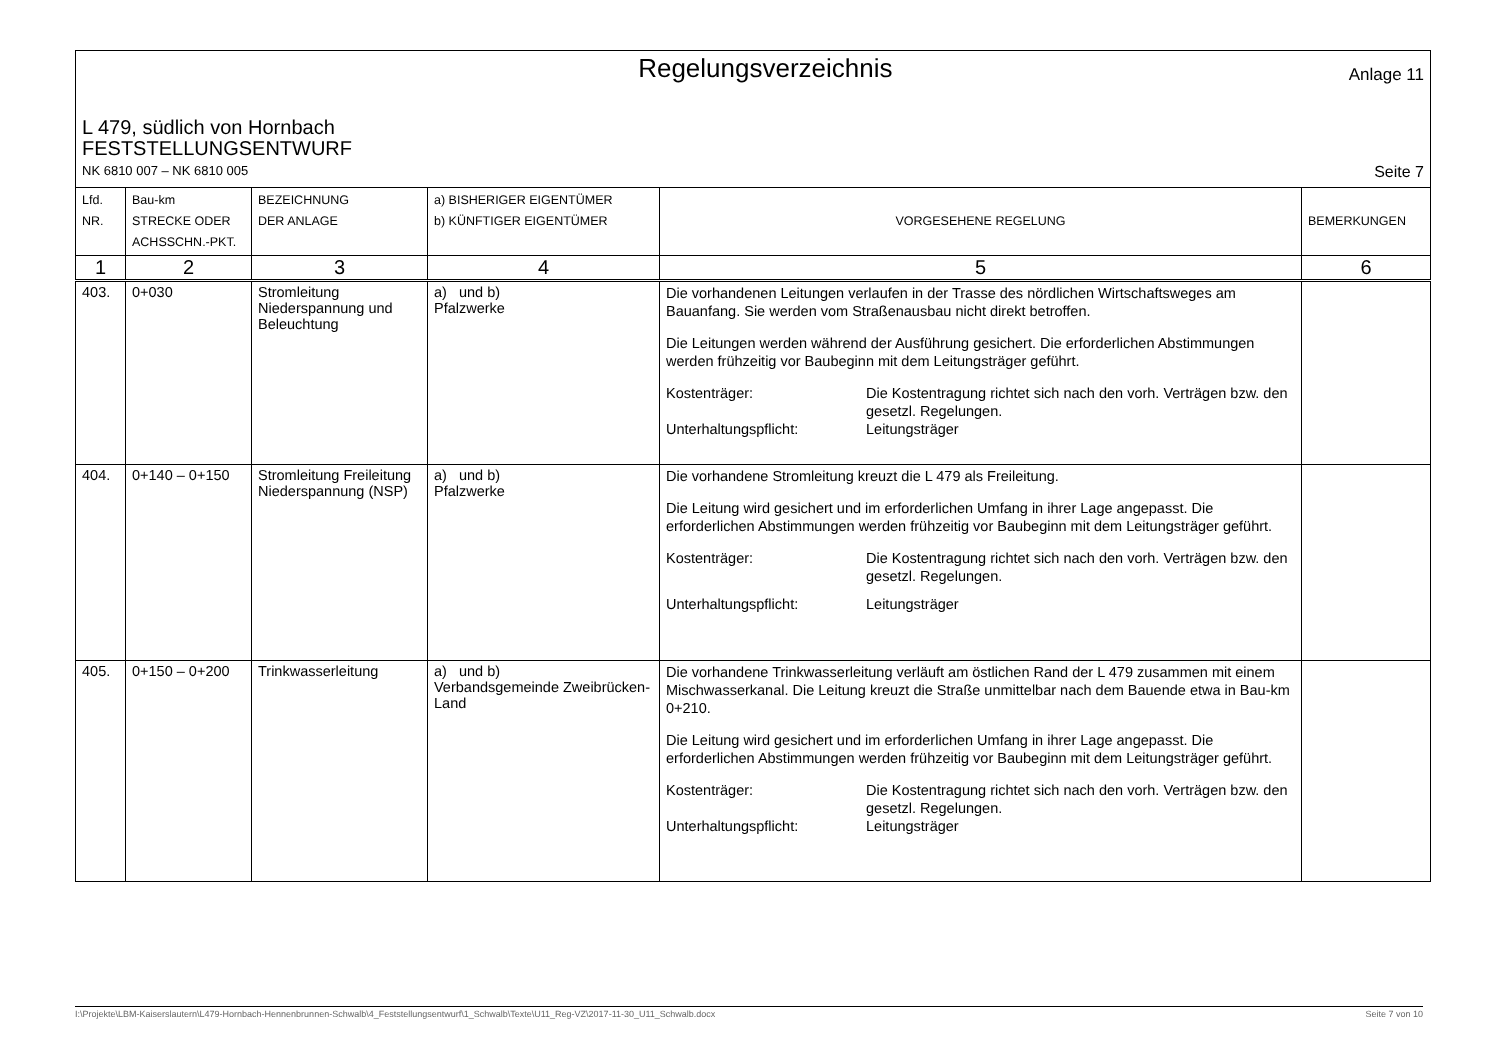Regelungsverzeichnis
Anlage 11
L 479, südlich von Hornbach
FESTSTELLUNGSENTWURF
NK 6810 007 – NK 6810 005 Seite 7
| Lfd. NR. | Bau-km STRECKE ODER ACHSSCHN.-PKT. | BEZEICHNUNG DER ANLAGE | a) BISHERIGER EIGENTÜMER b) KÜNFTIGER EIGENTÜMER | VORGESEHENE REGELUNG | BEMERKUNGEN |
| --- | --- | --- | --- | --- | --- |
| 1 | 2 | 3 | 4 | 5 | 6 |
| 403. | 0+030 | Stromleitung Niederspannung und Beleuchtung | a) und b) Pfalzwerke | Die vorhandenen Leitungen verlaufen in der Trasse des nördlichen Wirtschaftsweges am Bauanfang. Sie werden vom Straßenausbau nicht direkt betroffen. Die Leitungen werden während der Ausführung gesichert. Die erforderlichen Abstimmungen werden frühzeitig vor Baubeginn mit dem Leitungsträger geführt. Kostenträger: Die Kostentragung richtet sich nach den vorh. Verträgen bzw. den gesetzl. Regelungen. Unterhaltungspflicht: Leitungsträger | |
| 404. | 0+140 – 0+150 | Stromleitung Freileitung Niederspannung (NSP) | a) und b) Pfalzwerke | Die vorhandene Stromleitung kreuzt die L 479 als Freileitung. Die Leitung wird gesichert und im erforderlichen Umfang in ihrer Lage angepasst. Die erforderlichen Abstimmungen werden frühzeitig vor Baubeginn mit dem Leitungsträger geführt. Kostenträger: Die Kostentragung richtet sich nach den vorh. Verträgen bzw. den gesetzl. Regelungen. Unterhaltungspflicht: Leitungsträger | |
| 405. | 0+150 – 0+200 | Trinkwasserleitung | a) und b) Verbandsgemeinde Zweibrücken-Land | Die vorhandene Trinkwasserleitung verläuft am östlichen Rand der L 479 zusammen mit einem Mischwasserkanal. Die Leitung kreuzt die Straße unmittelbar nach dem Bauende etwa in Bau-km 0+210. Die Leitung wird gesichert und im erforderlichen Umfang in ihrer Lage angepasst. Die erforderlichen Abstimmungen werden frühzeitig vor Baubeginn mit dem Leitungsträger geführt. Kostenträger: Die Kostentragung richtet sich nach den vorh. Verträgen bzw. den gesetzl. Regelungen. Unterhaltungspflicht: Leitungsträger | |
I:\Projekte\LBM-Kaiserslautern\L479-Hornbach-Hennenbrunnen-Schwalb\4_Feststellungsentwurf\1_Schwalb\Texte\U11_Reg-VZ\2017-11-30_U11_Schwalb.docx Seite 7 von 10